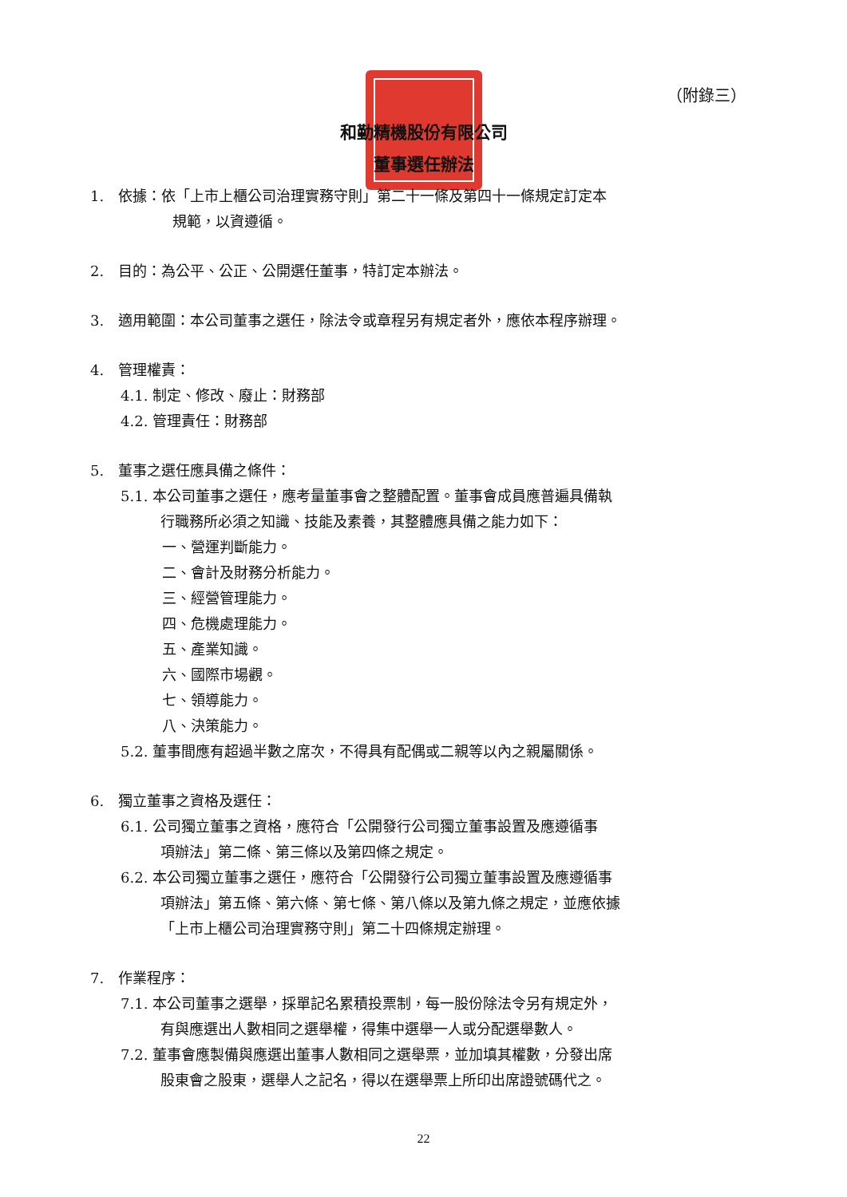（附錄三）
和勤精機股份有限公司
董事選任辦法
1.　依據：依「上市上櫃公司治理實務守則」第二十一條及第四十一條規定訂定本
規範，以資遵循。
2.　目的：為公平、公正、公開選任董事，特訂定本辦法。
3.　適用範圍：本公司董事之選任，除法令或章程另有規定者外，應依本程序辦理。
4.　管理權責：
4.1. 制定、修改、廢止：財務部
4.2. 管理責任：財務部
5.　董事之選任應具備之條件：
5.1. 本公司董事之選任，應考量董事會之整體配置。董事會成員應普遍具備執
行職務所必須之知識、技能及素養，其整體應具備之能力如下：
一、營運判斷能力。
二、會計及財務分析能力。
三、經營管理能力。
四、危機處理能力。
五、產業知識。
六、國際市場觀。
七、領導能力。
八、決策能力。
5.2. 董事間應有超過半數之席次，不得具有配偶或二親等以內之親屬關係。
6.　獨立董事之資格及選任：
6.1. 公司獨立董事之資格，應符合「公開發行公司獨立董事設置及應遵循事
項辦法」第二條、第三條以及第四條之規定。
6.2. 本公司獨立董事之選任，應符合「公開發行公司獨立董事設置及應遵循事
項辦法」第五條、第六條、第七條、第八條以及第九條之規定，並應依據
「上市上櫃公司治理實務守則」第二十四條規定辦理。
7.　作業程序：
7.1. 本公司董事之選舉，採單記名累積投票制，每一股份除法令另有規定外，
有與應選出人數相同之選舉權，得集中選舉一人或分配選舉數人。
7.2. 董事會應製備與應選出董事人數相同之選舉票，並加填其權數，分發出席
股東會之股東，選舉人之記名，得以在選舉票上所印出席證號碼代之。
22